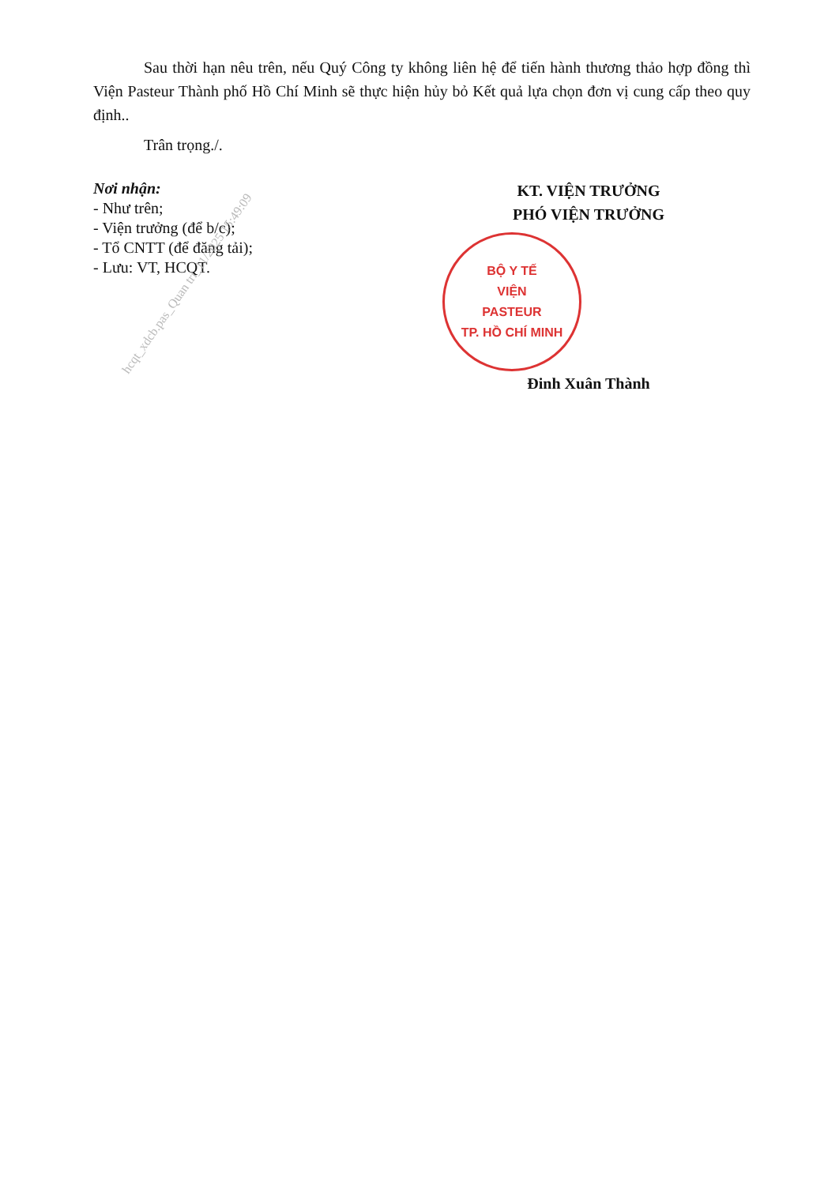Sau thời hạn nêu trên, nếu Quý Công ty không liên hệ để tiến hành thương thảo hợp đồng thì Viện Pasteur Thành phố Hồ Chí Minh sẽ thực hiện hủy bỏ Kết quả lựa chọn đơn vị cung cấp theo quy định..
Trân trọng./.
Nơi nhận:
- Như trên;
- Viện trưởng (để b/c);
- Tổ CNTT (để đăng tải);
- Lưu: VT, HCQT.
KT. VIỆN TRƯỞNG
PHÓ VIỆN TRƯỞNG
BỘ Y TẾ
VIỆN
PASTEUR
TP. HỒ CHÍ MINH
Đinh Xuân Thành
hcqt_xdcb.pas_Quan tri_11/2025 15:49:09